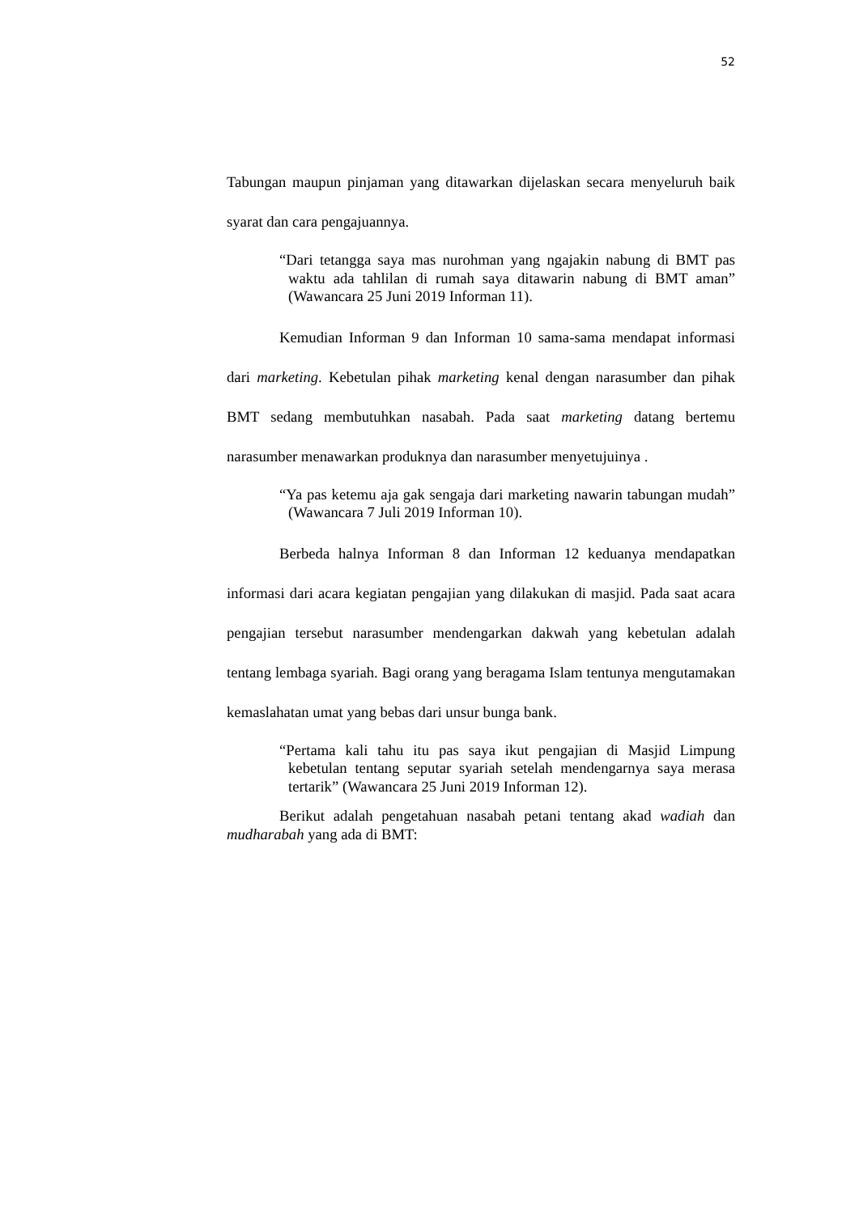52
Tabungan maupun pinjaman yang ditawarkan dijelaskan secara menyeluruh baik syarat dan cara pengajuannya.
“Dari tetangga saya mas nurohman yang ngajakin nabung di BMT pas waktu ada tahlilan di rumah saya ditawarin nabung di BMT aman” (Wawancara 25 Juni 2019 Informan 11).
Kemudian Informan 9 dan Informan 10 sama-sama mendapat informasi dari marketing. Kebetulan pihak marketing kenal dengan narasumber dan pihak BMT sedang membutuhkan nasabah. Pada saat marketing datang bertemu narasumber menawarkan produknya dan narasumber menyetujuinya .
“Ya pas ketemu aja gak sengaja dari marketing nawarin tabungan mudah” (Wawancara 7 Juli 2019 Informan 10).
Berbeda halnya Informan 8 dan Informan 12 keduanya mendapatkan informasi dari acara kegiatan pengajian yang dilakukan di masjid. Pada saat acara pengajian tersebut narasumber mendengarkan dakwah yang kebetulan adalah tentang lembaga syariah. Bagi orang yang beragama Islam tentunya mengutamakan kemaslahatan umat yang bebas dari unsur bunga bank.
“Pertama kali tahu itu pas saya ikut pengajian di Masjid Limpung kebetulan tentang seputar syariah setelah mendengarnya saya merasa tertarik” (Wawancara 25 Juni 2019 Informan 12).
Berikut adalah pengetahuan nasabah petani tentang akad wadiah dan mudharabah yang ada di BMT: